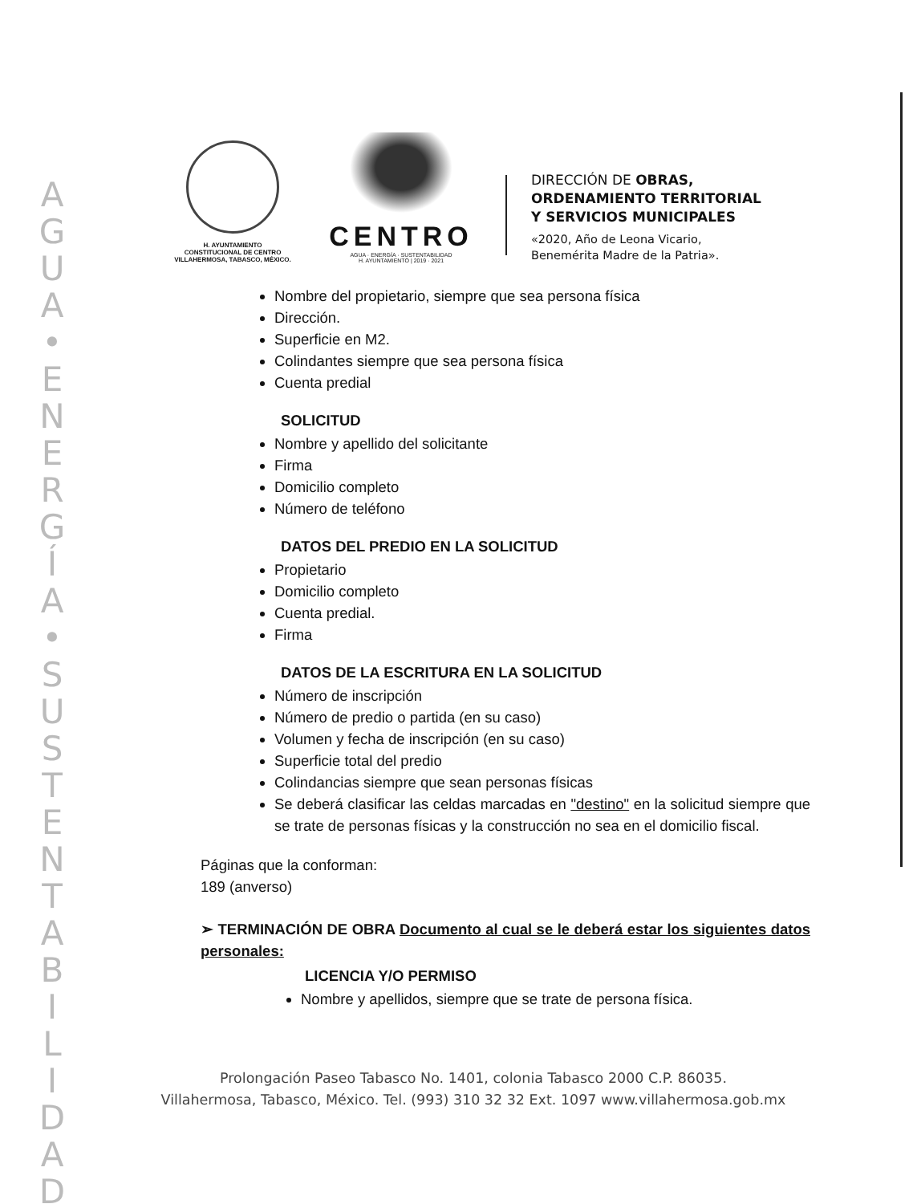A
G
U
A
•
E
N
E
R
G
Í
A
•
S
U
S
T
E
N
T
A
B
I
L
I
D
A
D
H. AYUNTAMIENTO
CONSTITUCIONAL DE CENTRO
VILLAHERMOSA, TABASCO, MÉXICO.
CENTRO
AGUA · ENERGÍA · SUSTENTABILIDAD
H. AYUNTAMIENTO | 2019 · 2021
DIRECCIÓN DE OBRAS,
ORDENAMIENTO TERRITORIAL
Y SERVICIOS MUNICIPALES
«2020, Año de Leona Vicario,
Benemérita Madre de la Patria».
Nombre del propietario, siempre que sea persona física
Dirección.
Superficie en M2.
Colindantes siempre que sea persona física
Cuenta predial
SOLICITUD
Nombre y apellido del solicitante
Firma
Domicilio completo
Número de teléfono
DATOS DEL PREDIO EN LA SOLICITUD
Propietario
Domicilio completo
Cuenta predial.
Firma
DATOS DE LA ESCRITURA EN LA SOLICITUD
Número de inscripción
Número de predio o partida (en su caso)
Volumen y fecha de inscripción (en su caso)
Superficie total del predio
Colindancias siempre que sean personas físicas
Se deberá clasificar las celdas marcadas en "destino" en la solicitud siempre que se trate de personas físicas y la construcción no sea en el domicilio fiscal.
Páginas que la conforman:
189 (anverso)
➢ TERMINACIÓN DE OBRA Documento al cual se le deberá estar los siguientes datos personales:
LICENCIA Y/O PERMISO
Nombre y apellidos, siempre que se trate de persona física.
Prolongación Paseo Tabasco No. 1401, colonia Tabasco 2000 C.P. 86035.
Villahermosa, Tabasco, México. Tel. (993) 310 32 32 Ext. 1097 www.villahermosa.gob.mx